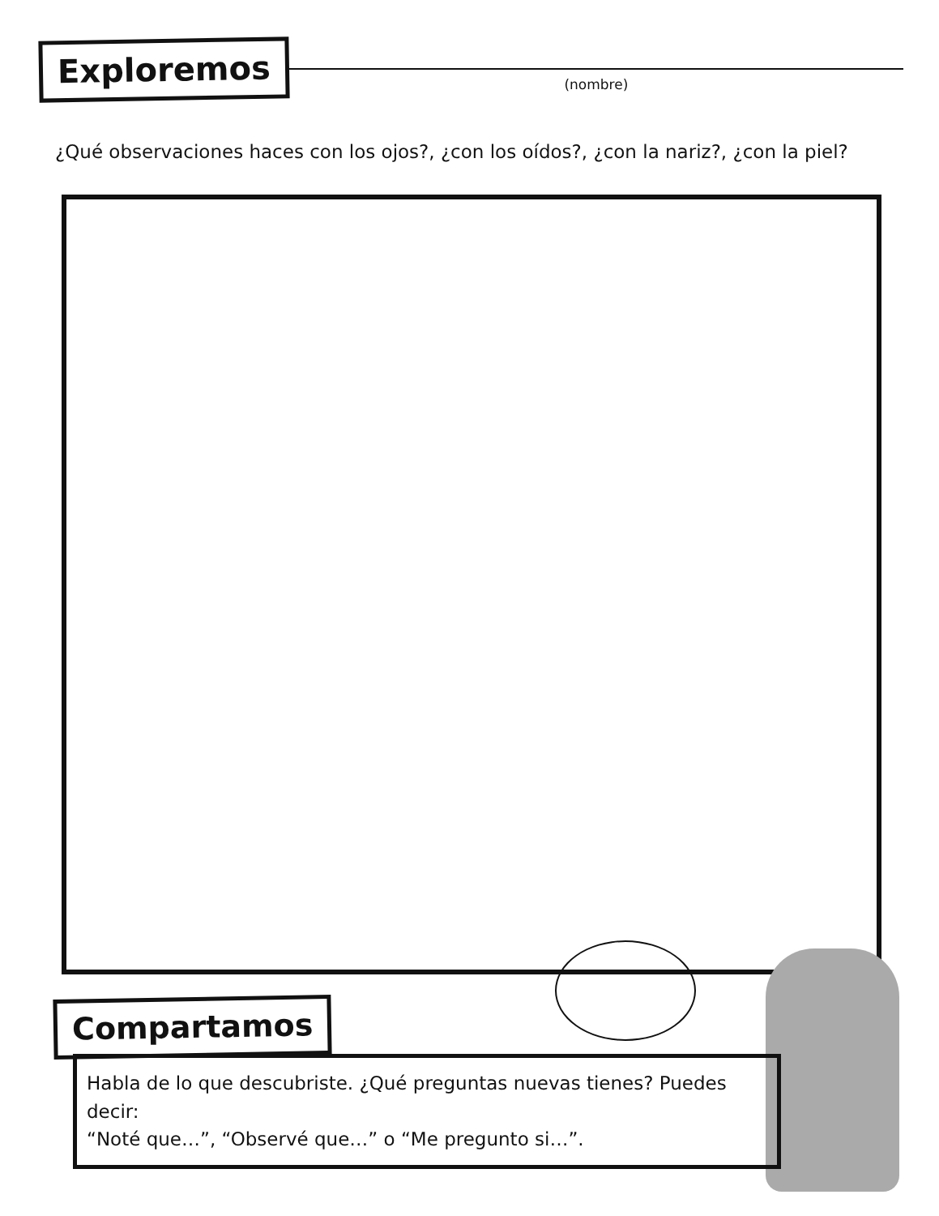Exploremos
(nombre)
¿Qué observaciones haces con los ojos?, ¿con los oídos?, ¿con la nariz?, ¿con la piel?
Compartamos
Habla de lo que descubriste. ¿Qué preguntas nuevas tienes? Puedes decir:
“Noté que…”, “Observé que…” o “Me pregunto si…”.